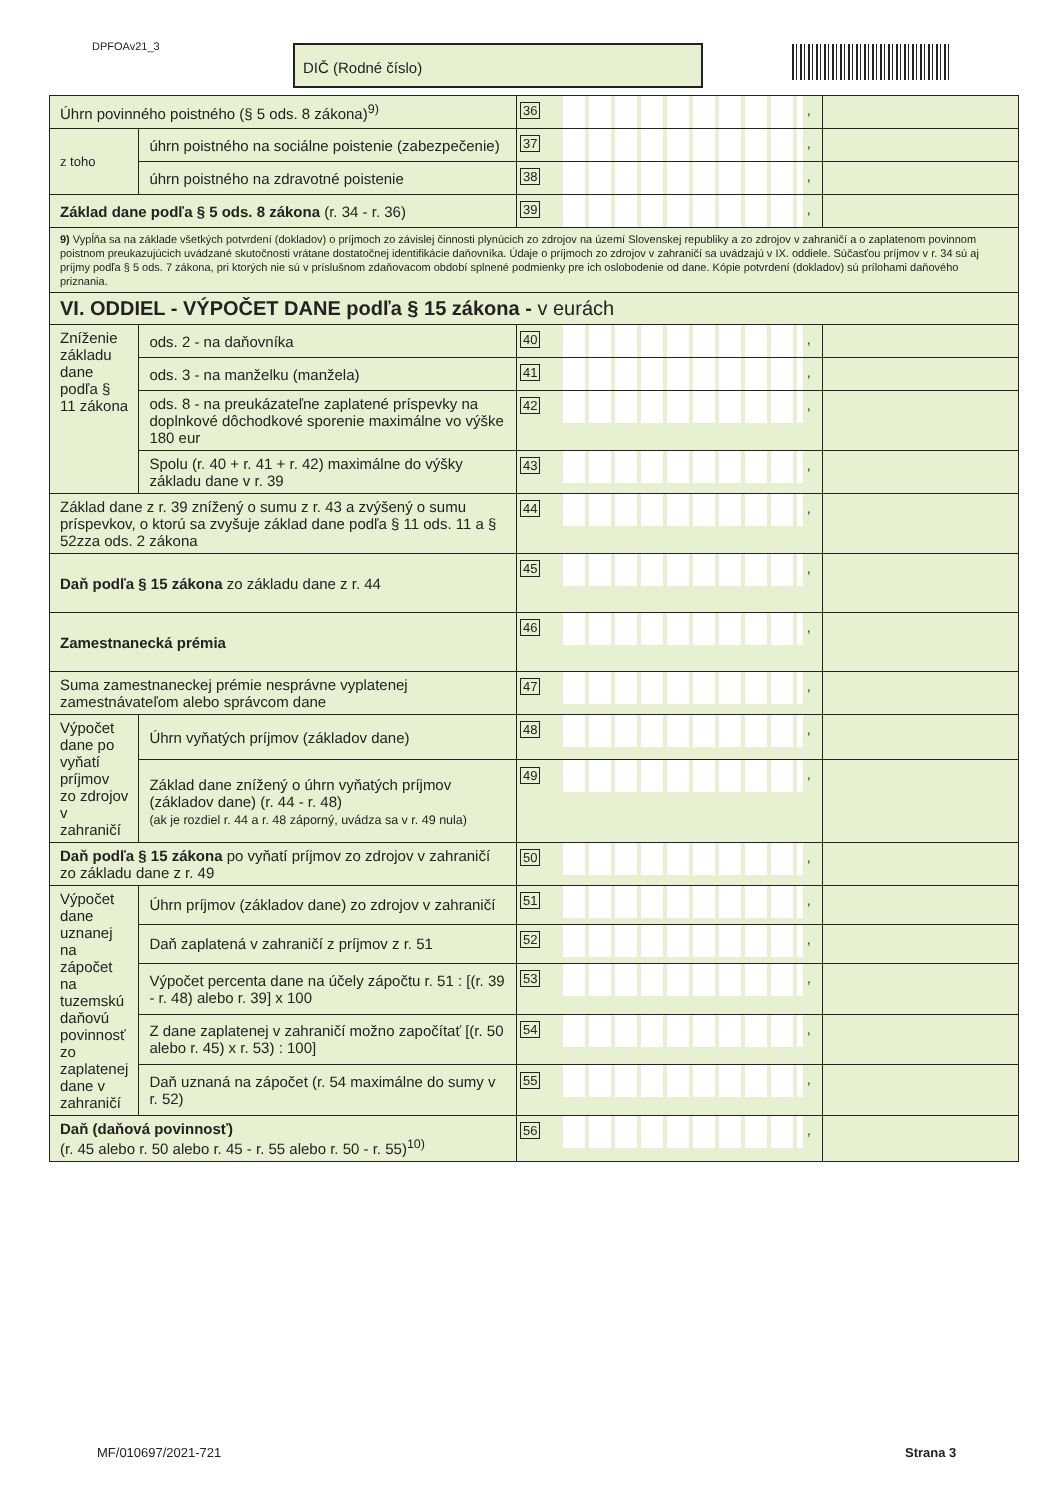DPFOAv21_3 DIČ (Rodné číslo)
| Úhrn povinného poistného (§ 5 ods. 8 zákona)<sup>9)</sup> | | 36 , | |
| z toho | úhrn poistného na sociálne poistenie (zabezpečenie) | 37 , | |
| | úhrn poistného na zdravotné poistenie | 38 , | |
| Základ dane podľa § 5 ods. 8 zákona (r. 34 - r. 36) | | 39 , | |
| 9) Vypĺňa sa na základe všetkých potvrdení (dokladov) o príjmoch zo závislej činnosti plynúcich zo zdrojov na území Slovenskej republiky a zo zdrojov v zahraničí a o zaplatenom povinnom poistnom preukazujúcich uvádzané skutočnosti vrátane dostatočnej identifikácie daňovníka. Údaje o príjmoch zo zdrojov v zahraničí sa uvádzajú v IX. oddiele. Súčasťou príjmov v r. 34 sú aj príjmy podľa § 5 ods. 7 zákona, pri ktorých nie sú v príslušnom zdaňovacom období splnené podmienky pre ich oslobodenie od dane. Kópie potvrdení (dokladov) sú prílohami daňového priznania. | | | |
| VI. ODDIEL - VÝPOČET DANE podľa § 15 zákona - v eurách | | | |
| Zníženie základu dane podľa § 11 zákona | ods. 2 - na daňovníka | 40 , | |
| | ods. 3 - na manželku (manžela) | 41 , | |
| | ods. 8 - na preukázateľne zaplatené príspevky na doplnkové dôchodkové sporenie maximálne vo výške 180 eur | 42 , | |
| | Spolu (r. 40 + r. 41 + r. 42) maximálne do výšky základu dane v r. 39 | 43 , | |
| Základ dane z r. 39 znížený o sumu z r. 43 a zvýšený o sumu príspevkov, o ktorú sa zvyšuje základ dane podľa § 11 ods. 11 a § 52zza ods. 2 zákona | | 44 , | |
| Daň podľa § 15 zákona zo základu dane z r. 44 | | 45 , | |
| Zamestnanecká prémia | | 46 , | |
| Suma zamestnaneckej prémie nesprávne vyplatenej zamestnávateľom alebo správcom dane | | 47 , | |
| Výpočet dane po vyňatí príjmov zo zdrojov v zahraničí | Úhrn vyňatých príjmov (základov dane) | 48 , | |
| | Základ dane znížený o úhrn vyňatých príjmov (základov dane) (r. 44 - r. 48) (ak je rozdiel r. 44 a r. 48 záporný, uvádza sa v r. 49 nula) | 49 , | |
| Daň podľa § 15 zákona po vyňatí príjmov zo zdrojov v zahraničí zo základu dane z r. 49 | | 50 , | |
| Výpočet dane uznanej na zápočet na tuzemskú daňovú povinnosť zo zaplatenej dane v zahraničí | Úhrn príjmov (základov dane) zo zdrojov v zahraničí | 51 , | |
| | Daň zaplatená v zahraničí z príjmov z r. 51 | 52 , | |
| | Výpočet percenta dane na účely zápočtu r. 51 : [(r. 39 - r. 48) alebo r. 39] x 100 | 53 , | |
| | Z dane zaplatenej v zahraničí možno započítať [(r. 50 alebo r. 45) x r. 53) : 100] | 54 , | |
| | Daň uznaná na zápočet (r. 54 maximálne do sumy v r. 52) | 55 , | |
| Daň (daňová povinnosť) (r. 45 alebo r. 50 alebo r. 45 - r. 55 alebo r. 50 - r. 55)<sup>10)</sup> | | 56 , | |
MF/010697/2021-721 Strana 3